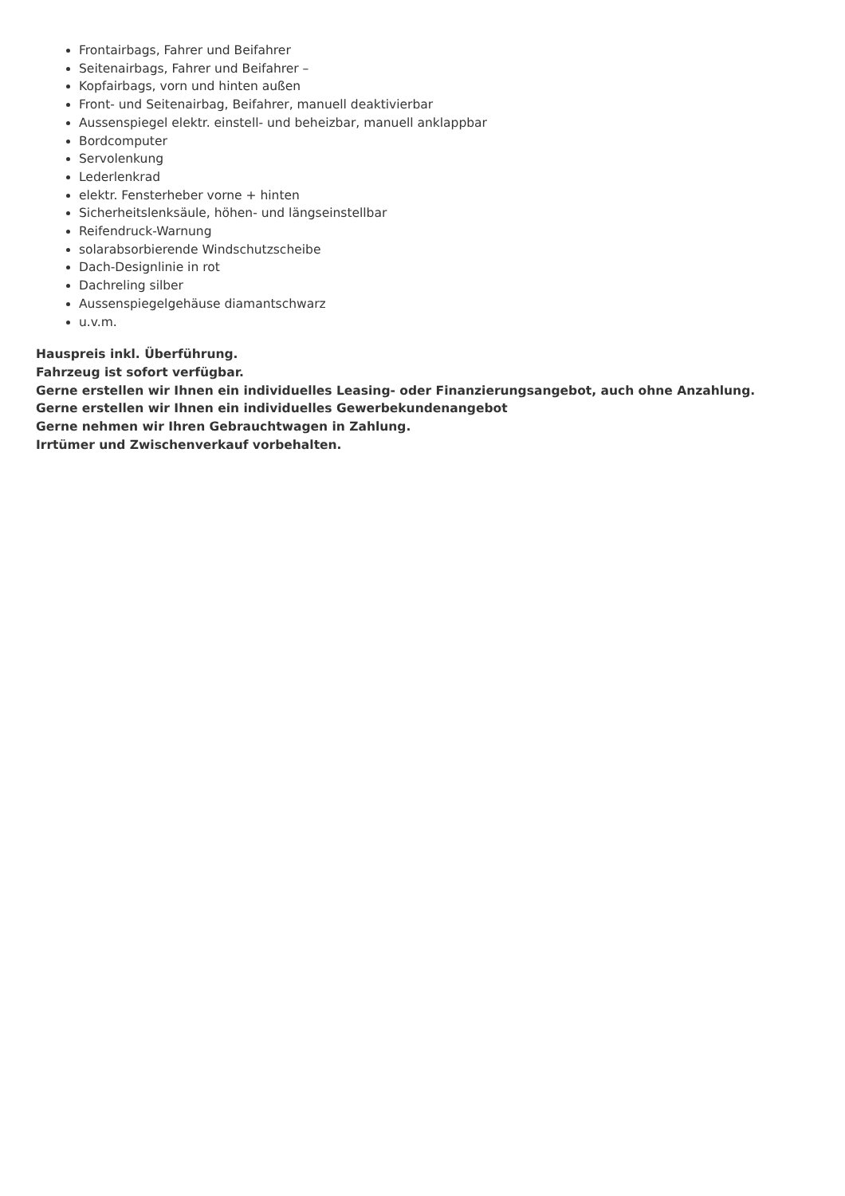Frontairbags, Fahrer und Beifahrer
Seitenairbags, Fahrer und Beifahrer –
Kopfairbags, vorn und hinten außen
Front- und Seitenairbag, Beifahrer, manuell deaktivierbar
Aussenspiegel elektr. einstell- und beheizbar, manuell anklappbar
Bordcomputer
Servolenkung
Lederlenkrad
elektr. Fensterheber vorne + hinten
Sicherheitslenksäule, höhen- und längseinstellbar
Reifendruck-Warnung
solarabsorbierende Windschutzscheibe
Dach-Designlinie in rot
Dachreling silber
Aussenspiegelgehäuse diamantschwarz
u.v.m.
Hauspreis inkl. Überführung.
Fahrzeug ist sofort verfügbar.
Gerne erstellen wir Ihnen ein individuelles Leasing- oder Finanzierungsangebot, auch ohne Anzahlung.
Gerne erstellen wir Ihnen ein individuelles Gewerbekundenangebot
Gerne nehmen wir Ihren Gebrauchtwagen in Zahlung.
Irrtümer und Zwischenverkauf vorbehalten.